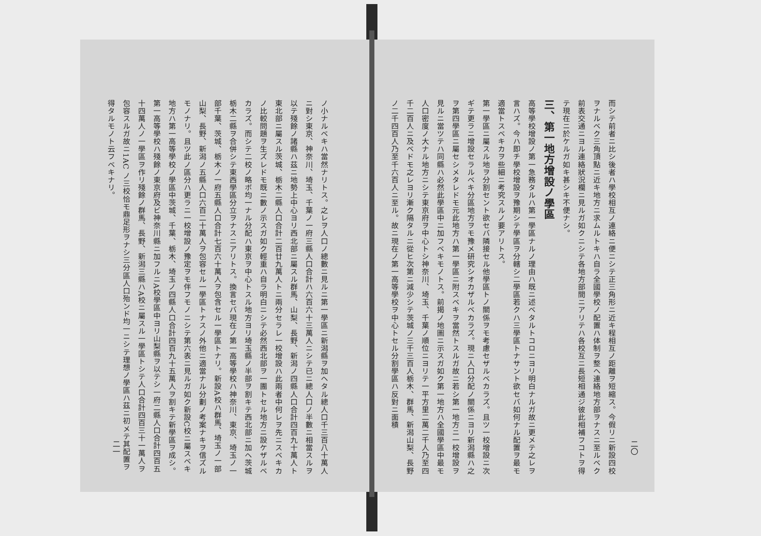而シテ前者ニ比シ後者ハ學校相互ノ連絡ニ便ニシテ正三角形ニ近キ程相互ノ距離ヲ短縮ス。今假リニ新設四校ヲナルベク三角頂點ニ近キ地方ニ求ムルトキハ自ラ全國學校ノ配置ハ体制ヲ整ヘ連絡地方部ヲナスニ至ルベク前表交通ニヨル連絡狀況欄ニ見ルガ如クニシテ各地方部間ニアリテハ各校互ニ長短相通ジ彼此相補フコトヲ得テ現在ニ於ケルガ如キ甚シキ不便ナシ。
三、第一地方增設ノ學區
高等學校增設ノ第一急務タルハ第一學區ナルノ理由ハ既ニ述ベタルトコロニヨリ明白ナルガ故ニ更メテ之レヲ言ハズ。今ハ即チ學校增設ヲ豫期シテ學區ヲ分轄シ二學區若クハ三學區トナサント欲セバ如何ナル配置ヲ最モ適當トスベキカヲ些細ニ考究スルノ要アリトス。
第一學區ニ屬スル地ヲ分割セント欲セバ隣接セル他學區トノ關係ヲモ考慮セザルベカラズ。且ツ一校增設ニ次ギテ更ラニ增設セラルベキ分區地方ヲモ豫メ研究シオカザルベカラズ。現ニ人口分配ノ關係ニヨリ新潟縣ハ之ヲ第四學區ニ屬セシメタレドモ元此地方ハ第一學區ニ附スベキヲ當然トスルガ故ニ若シ第一地方ニ一校增設ヲ見ルニ當ツテハ同縣ハ必然此學區中ニ加フベキモノトス。前揭ノ地圖ニ示スガ如ク第一地方ハ全國學區中最モ人口密度ノ大ナル地方ニシテ東京府ヲ中心トシ神奈川、埼玉、千葉ノ順位ニヨリテ一平方里二萬二千人乃至四千二百人ニ及ベドモ之レヨリ漸ク隔タルニ從ヒ次第ニ減少シテ茨城ノ三千三百人栃木、群馬、新潟山梨、長野ノ二千四百人乃至千六百人ニ至ル。故ニ現在ノ第一高等學校ヲ中心トセル分割學區ハ反對ニ面積
二〇
ノ小ナルベキハ當然ナリトス。之レヲ人口ノ總數ニ見ルニ第一學區ニ新潟縣ヲ加ヘタル總人口千三百八十萬人ニ對シ東京、神奈川、埼玉、千葉ノ一府三縣人口合計ハ六百六十三萬人ニシテ已ニ總人口ノ半數ニ相當スルヲ以テ殘餘ノ諸縣ハ茲ニ地勢上中心ヨリ西北部ニ屬スル群馬、山梨、長野、新潟ノ四縣人口合計四百九十萬人ト東北部ニ屬スル茨城、栃木二縣人口合計二百廿九萬人トニ兩分セラレ一校增設ハ此兩者中何レヲ先ニスベキカノ比較問題ヲ生ズレドモ既ニ數ノ示スガ如ク輕重ハ自ラ明白ニシテ必然西北部ヲ一團トセル地方ニ設ケザルベカラズ。而シテ二校ノ略ボ均一ナル分配ハ東京ヲ中心トスル地方ヨリ埼玉縣ノ半部ヲ割キテ西北部ニ加ヘ茨城栃木二縣ヲ合併シテ東西學區分立ヲナスニアリトス。換言セバ現在ノ第一高等學校ハ神奈川、東京、埼玉ノ一部千葉、茨城、栃木ノ一府五縣人口合計七百六十萬人ヲ包含セル一學區トナリ。新設A校ハ群馬、埼玉ノ一部山梨、長野、新潟ノ五縣人口六百二十萬人ヲ包容セル一學區トナスノ外他ニ適當ナル分劃ノ考案ナキヲ信ズルモノナリ。且ツ此ノ區分ハ更ラニ一校增設ノ豫定ヲモ伴フモノニシテ第六表ニ見ルガ如ク新設C校ニ屬スベキ地方ハ第一高等學校ノ學區中茨城、千葉、栃木、埼玉ノ四縣人口合計四百九十五萬人ヲ割キテ新學區ヲ成シ。第一高等學校ハ殘餘ノ東京府及ビ神奈川縣ニ加フルニA校學區中ヨリ山梨縣ヲ以テシ一府二縣人口合計四百五十四萬人ノ一學區ヲ作リ殘餘ノ群馬、長野、新潟三縣ハA校ニ屬スル一學區トシテ人口合計四百三十一萬人ヲ包容スルガ故ニ1AC ノ三校恰モ鼎足形ヲナシ三分區人口殆ンド均一ニシテ理想ノ學區ハ茲ニ初メテ其配置ヲ得タルモノト云フベキナリ。
二一